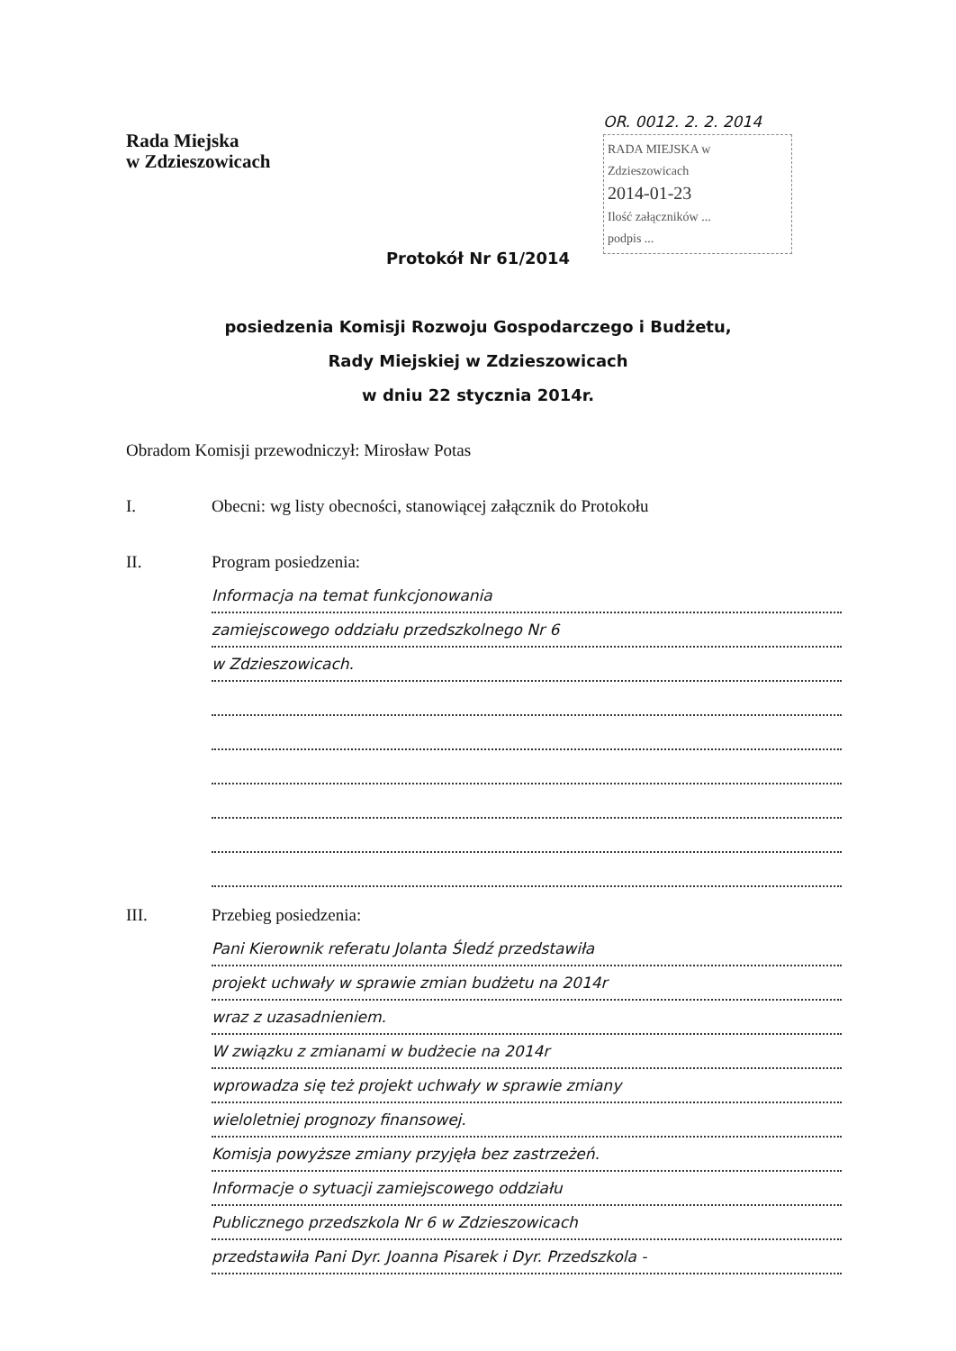Rada Miejska
w Zdzieszowicach
OR. 0012. 2. 2. 2014
RADA MIEJSKA w Zdzieszowicach
2014-01-23
Ilość załączników ...
podpis ...
Protokół Nr 61/2014
posiedzenia Komisji Rozwoju Gospodarczego i Budżetu,
Rady Miejskiej w Zdzieszowicach
w dniu 22 stycznia 2014r.
Obradom Komisji przewodniczył: Mirosław Potas
I. Obecni: wg listy obecności, stanowiącej załącznik do Protokołu
II. Program posiedzenia:
Informacja na temat funkcjonowania
zamiejscowego oddziału przedszkolnego Nr 6
w Zdzieszowicach.
III. Przebieg posiedzenia:
Pani Kierownik referatu Jolanta Śledź przedstawiła
projekt uchwały w sprawie zmian budżetu na 2014r
wraz z uzasadnieniem.
W związku z zmianami w budżecie na 2014r
wprowadza się też projekt uchwały w sprawie zmiany
wieloletniej prognozy finansowej.
Komisja powyższe zmiany przyjęła bez zastrzeżeń.
Informacje o sytuacji zamiejscowego oddziału
Publicznego przedszkola Nr 6 w Zdzieszowicach
przedstawiła Pani Dyr. Joanna Pisarek i Dyr. Przedszkola -